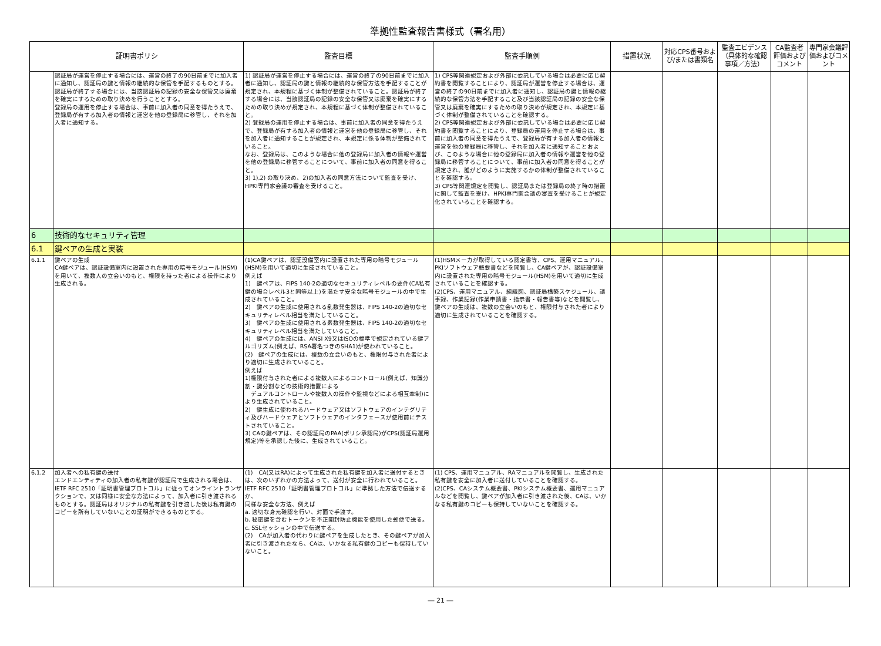準拠性監査報告書様式（署名用）
| 証明書ポリシ | | 監査目標 | 監査手順例 | 措置状況 | 対応CPS番号および/または書類名 | 監査エビデンス（具体的な確認事項／方法） | CA監査者評価およびコメント | 専門家会議評価およびコメント |
| --- | --- | --- | --- | --- | --- | --- | --- | --- |
| | 認証局が運営を停止する場合には、運営の終了の90日前までに加入者に通知し、認証局の鍵と情報の継続的な保管を手配するものとする。 認証局が終了する場合には、当該認証局の記録の安全な保管又は廃棄を確実にするための取り決めを行うこととする。 登録局の運用を停止する場合は、事前に加入者の同意を得たうえで、登録局が有する加入者の情報と運営を他の登録局に移管し、それを加入者に通知する。 | 1) 認証局が運営を停止する場合には、運営の終了の90日前までに加入者に通知し、認証局の鍵と情報の継続的な保管方法を手配することが規定され、本規程に基づく体制が整備されていること。認証局が終了する場合には、当該認証局の記録の安全な保管又は廃棄を確実にするための取り決めが規定され、本規程に基づく体制が整備されていること。 2) 登録局の運用を停止する場合は、事前に加入者の同意を得たうえで、登録局が有する加入者の情報と運営を他の登録局に移管し、それを加入者に通知することが規定され、本規定に係る体制が整備されていること。 なお、登録局は、このような場合に他の登録局に加入者の情報や運営を他の登録局に移管することについて、事前に加入者の同意を得ること。 3) 1),2) の取り決め、2)の加入者の同意方法について監査を受け、HPKI専門家会議の審査を受けること。 | 1) CPS等関連規定および外部に委託している場合は必要に応じ契約書を閲覧することにより、認証局が運営を停止する場合は、運営の終了の90日前までに加入者に通知し、認証局の鍵と情報の継続的な保管方法を手配すること及び当該認証局の記録の安全な保管又は廃棄を確実にするための取り決めが規定され、本規定に基づく体制が整備されていることを確認する。 2) CPS等関連規定および外部に委託している場合は必要に応じ契約書を閲覧することにより、登録局の運用を停止する場合は、事前に加入者の同意を得たうえで、登録局が有する加入者の情報と運営を他の登録局に移管し、それを加入者に通知することおよび、このような場合に他の登録局に加入者の情報や運営を他の登録局に移管することについて、事前に加入者の同意を得ることが規定され、誰がどのように実施するかの体制が整備されていることを確認する。 3) CPS等関連規定を閲覧し、認証局または登録局の終了時の措置に関して監査を受け、HPKI専門家会議の審査を受けることが規定化されていることを確認する。 | | | | | |
| 6 | 技術的なセキュリティ管理 | | | | | | | |
| 6.1 | 鍵ペアの生成と実装 | | | | | | | |
| 6.1.1 | 鍵ペアの生成 CA鍵ペアは、認証設備室内に設置された専用の暗号モジュール(HSM)を用いて、複数人の立会いのもと、権限を持った者による操作により生成される。 | (1)CA鍵ペアは、認証設備室内に設置された専用の暗号モジュール(HSM)を用いて適切に生成されていること。 例えば 1) 鍵ペアは、FIPS 140-2の適切なセキュリティレベルの要件(CA私有鍵の場合レベル3と同等以上)を満たす安全な暗号モジュールの中で生成されていること。 2) 鍵ペアの生成に使用される乱数発生器は、FIPS 140-2の適切なセキュリティレベル相当を満たしていること。 3) 鍵ペアの生成に使用される素数発生器は、FIPS 140-2の適切なセキュリティレベル相当を満たしていること。 4) 鍵ペアの生成には、ANSI X9又はISOの標準で規定されている鍵アルゴリズム(例えば、RSA署名つきのSHA1)が使われていること。 (2) 鍵ペアの生成には、複数の立会いのもと、権限付与された者により適切に生成されていること。 例えば 1)権限付与された者による複数人によるコントロール(例えば、知識分割・鍵分割などの技術的措置による デュアルコントロールや複数人の操作や監視などによる相互牽制)により生成されていること。 2) 鍵生成に使われるハードウェア又はソフトウェアのインテグリティ及びハードウェアとソフトウェアのインタフェースが使用前にテストされていること。 3) CAの鍵ペアは、その認証局のPAA(ポリシ承認局)がCPS(認証局運用規定)等を承認した後に、生成されていること。 | (1)HSMメーカが取得している認定書等、CPS、運用マニュアル、PKIソフトウェア概要書などを閲覧し、CA鍵ペアが、認証設備室内に設置された専用の暗号モジュール(HSM)を用いて適切に生成されていることを確認する。 (2)CPS、運用マニュアル、組織図、認証局構築スケジュール、議事録、作業記録(作業申請書・指示書・報告書等)などを閲覧し、鍵ペアの生成は、複数の立会いのもと、権限付与された者により適切に生成されていることを確認する。 | | | | | |
| 6.1.2 | 加入者への私有鍵の送付 エンドエンティティの加入者の私有鍵が認証局で生成される場合は、IETF RFC 2510「証明書管理プロトコル」に従ってオンライントランザクションで、又は同様に安全な方法によって、加入者に引き渡されるものとする。認証局はオリジナルの私有鍵を引き渡した後は私有鍵のコピーを所有していないことの証明ができるものとする。 | (1) CA(又はRA)によって生成された私有鍵を加入者に送付するときは、次のいずれかの方法よって、送付が安全に行われていること。 IETF RFC 2510「証明書管理プロトコル」に準拠した方法で伝送するか、 同様な安全な方法、例えば a. 適切な身元確認を行い、対面で手渡す。 b. 秘密鍵を含むトークンを不正開封防止機能を使用した郵便で送る。 c. SSLセッションの中で伝送する。 (2) CAが加入者の代わりに鍵ペアを生成したとき、その鍵ペアが加入者に引き渡されたなら、CAは、いかなる私有鍵のコピーも保持していないこと。 | (1) CPS、運用マニュアル、RAマニュアルを閲覧し、生成された私有鍵を安全に加入者に送付していることを確認する。 (2)CPS、CAシステム概要書、PKIシステム概要書、運用マニュアルなどを閲覧し、鍵ペアが加入者に引き渡された後、CAは、いかなる私有鍵のコピーも保持していないことを確認する。 | | | | | |
― 21 ―